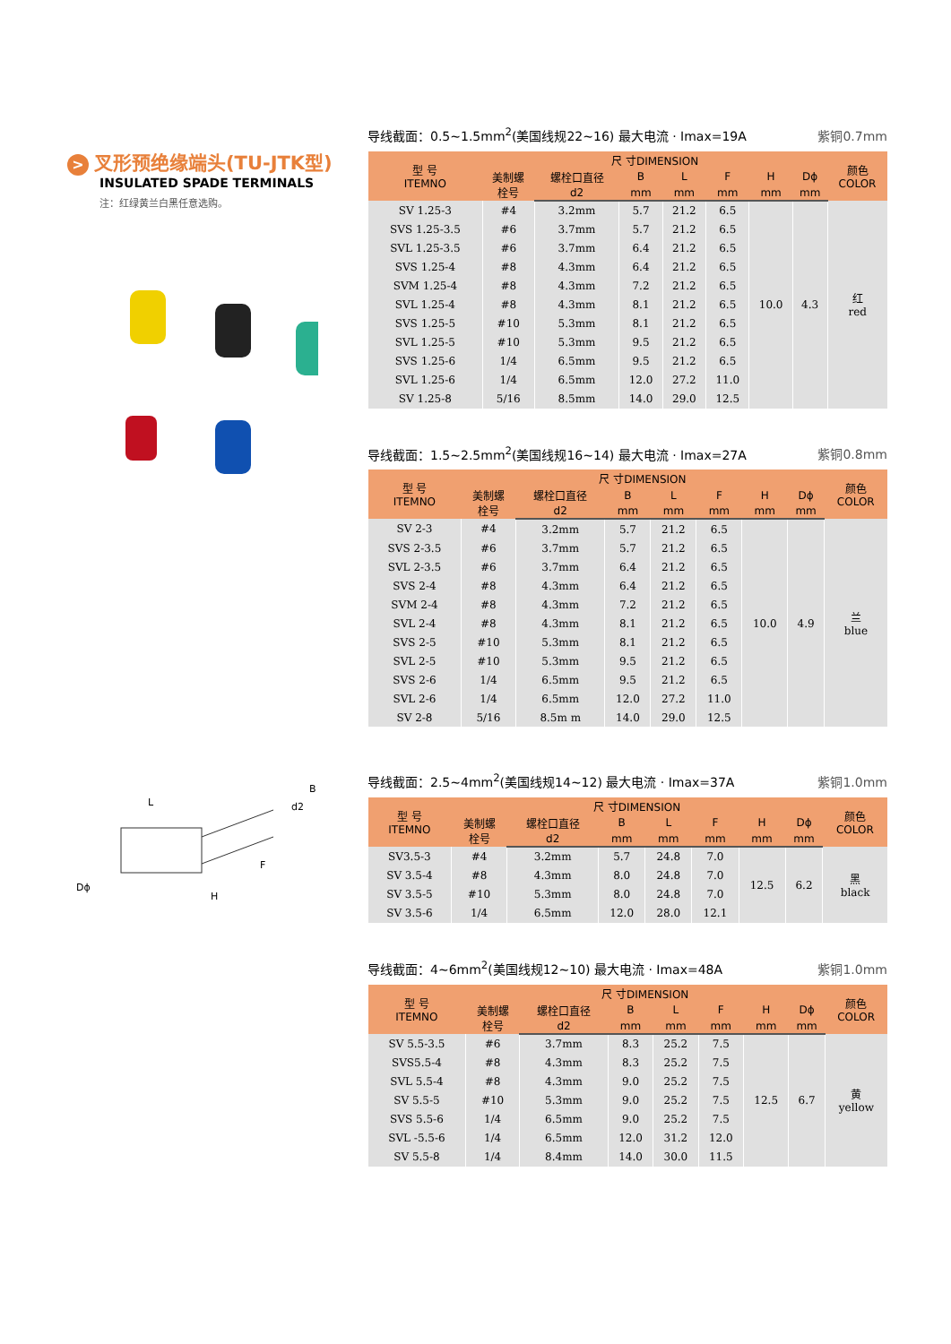> 叉形预绝缘端头(TU-JTK型)
INSULATED SPADE TERMINALS
注：红绿黄兰白黑任意选购。
L
d2
B
F
Dϕ
H
导线截面：0.5~1.5mm<sup>2</sup>(美国线规22~16) 最大电流 · Imax=19A 紫铜0.7mm
| 型 号 ITEMNO | 尺 寸DIMENSION | | | | | | | 颜色 COLOR |
| --- | --- | --- | --- | --- | --- | --- | --- | --- |
| | 美制螺 栓号 | 螺栓口直径 | B | L | F | H | Dϕ | |
| | | d2 | mm | mm | mm | mm | mm | |
| SV 1.25-3 | #4 | 3.2mm | 5.7 | 21.2 | 6.5 | 10.0 | 4.3 | 红 red |
| SVS 1.25-3.5 | #6 | 3.7mm | 5.7 | 21.2 | 6.5 | | | |
| SVL 1.25-3.5 | #6 | 3.7mm | 6.4 | 21.2 | 6.5 | | | |
| SVS 1.25-4 | #8 | 4.3mm | 6.4 | 21.2 | 6.5 | | | |
| SVM 1.25-4 | #8 | 4.3mm | 7.2 | 21.2 | 6.5 | | | |
| SVL 1.25-4 | #8 | 4.3mm | 8.1 | 21.2 | 6.5 | | | |
| SVS 1.25-5 | #10 | 5.3mm | 8.1 | 21.2 | 6.5 | | | |
| SVL 1.25-5 | #10 | 5.3mm | 9.5 | 21.2 | 6.5 | | | |
| SVS 1.25-6 | 1/4 | 6.5mm | 9.5 | 21.2 | 6.5 | | | |
| SVL 1.25-6 | 1/4 | 6.5mm | 12.0 | 27.2 | 11.0 | | | |
| SV 1.25-8 | 5/16 | 8.5mm | 14.0 | 29.0 | 12.5 | | | |
导线截面：1.5~2.5mm<sup>2</sup>(美国线规16~14) 最大电流 · Imax=27A 紫铜0.8mm
| 型 号 ITEMNO | 尺 寸DIMENSION | | | | | | | 颜色 COLOR |
| --- | --- | --- | --- | --- | --- | --- | --- | --- |
| | 美制螺 栓号 | 螺栓口直径 | B | L | F | H | Dϕ | |
| | | d2 | mm | mm | mm | mm | mm | |
| SV 2-3 | #4 | 3.2mm | 5.7 | 21.2 | 6.5 | 10.0 | 4.9 | 兰 blue |
| SVS 2-3.5 | #6 | 3.7mm | 5.7 | 21.2 | 6.5 | | | |
| SVL 2-3.5 | #6 | 3.7mm | 6.4 | 21.2 | 6.5 | | | |
| SVS 2-4 | #8 | 4.3mm | 6.4 | 21.2 | 6.5 | | | |
| SVM 2-4 | #8 | 4.3mm | 7.2 | 21.2 | 6.5 | | | |
| SVL 2-4 | #8 | 4.3mm | 8.1 | 21.2 | 6.5 | | | |
| SVS 2-5 | #10 | 5.3mm | 8.1 | 21.2 | 6.5 | | | |
| SVL 2-5 | #10 | 5.3mm | 9.5 | 21.2 | 6.5 | | | |
| SVS 2-6 | 1/4 | 6.5mm | 9.5 | 21.2 | 6.5 | | | |
| SVL 2-6 | 1/4 | 6.5mm | 12.0 | 27.2 | 11.0 | | | |
| SV 2-8 | 5/16 | 8.5m m | 14.0 | 29.0 | 12.5 | | | |
导线截面：2.5~4mm<sup>2</sup>(美国线规14~12) 最大电流 · Imax=37A 紫铜1.0mm
| 型 号 ITEMNO | 尺 寸DIMENSION | | | | | | | 颜色 COLOR |
| --- | --- | --- | --- | --- | --- | --- | --- | --- |
| | 美制螺 栓号 | 螺栓口直径 | B | L | F | H | Dϕ | |
| | | d2 | mm | mm | mm | mm | mm | |
| SV3.5-3 | #4 | 3.2mm | 5.7 | 24.8 | 7.0 | 12.5 | 6.2 | 黑 black |
| SV 3.5-4 | #8 | 4.3mm | 8.0 | 24.8 | 7.0 | | | |
| SV 3.5-5 | #10 | 5.3mm | 8.0 | 24.8 | 7.0 | | | |
| SV 3.5-6 | 1/4 | 6.5mm | 12.0 | 28.0 | 12.1 | | | |
导线截面：4~6mm<sup>2</sup>(美国线规12~10) 最大电流 · Imax=48A 紫铜1.0mm
| 型 号 ITEMNO | 尺 寸DIMENSION | | | | | | | 颜色 COLOR |
| --- | --- | --- | --- | --- | --- | --- | --- | --- |
| | 美制螺 栓号 | 螺栓口直径 | B | L | F | H | Dϕ | |
| | | d2 | mm | mm | mm | mm | mm | |
| SV 5.5-3.5 | #6 | 3.7mm | 8.3 | 25.2 | 7.5 | 12.5 | 6.7 | 黄 yellow |
| SVS5.5-4 | #8 | 4.3mm | 8.3 | 25.2 | 7.5 | | | |
| SVL 5.5-4 | #8 | 4.3mm | 9.0 | 25.2 | 7.5 | | | |
| SV 5.5-5 | #10 | 5.3mm | 9.0 | 25.2 | 7.5 | | | |
| SVS 5.5-6 | 1/4 | 6.5mm | 9.0 | 25.2 | 7.5 | | | |
| SVL -5.5-6 | 1/4 | 6.5mm | 12.0 | 31.2 | 12.0 | | | |
| SV 5.5-8 | 1/4 | 8.4mm | 14.0 | 30.0 | 11.5 | | | |